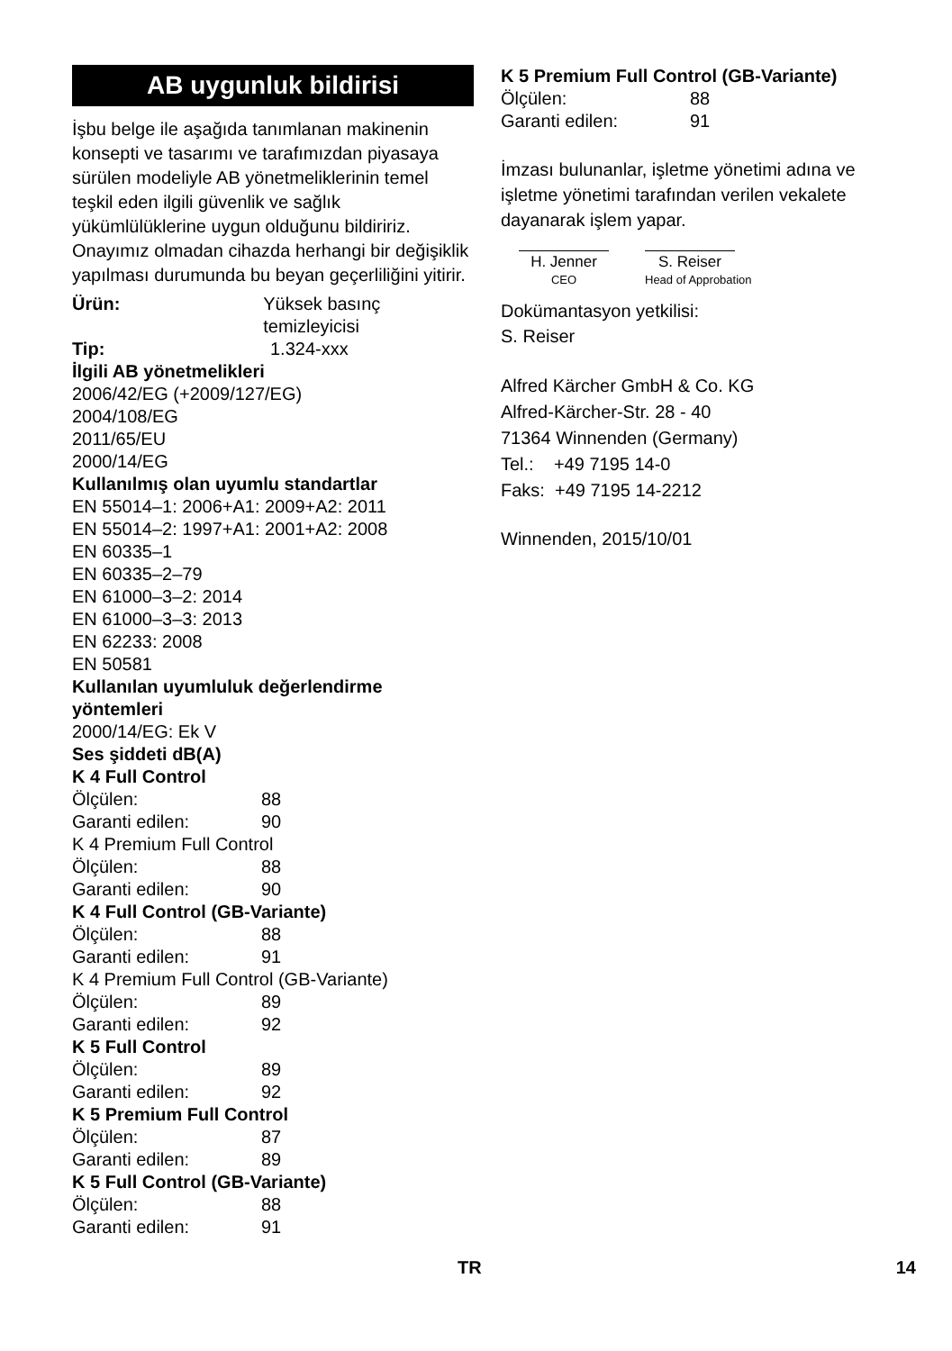AB uygunluk bildirisi
İşbu belge ile aşağıda tanımlanan makinenin konsepti ve tasarımı ve tarafımızdan piyasaya sürülen modeliyle AB yönetmeliklerinin temel teşkil eden ilgili güvenlik ve sağlık yükümlülüklerine uygun olduğunu bildiririz. Onayımız olmadan cihazda herhangi bir değişiklik yapılması durumunda bu beyan geçerliliğini yitirir.
Ürün: Yüksek basınç temizleyicisi
Tip: 1.324-xxx
İlgili AB yönetmelikleri
2006/42/EG (+2009/127/EG)
2004/108/EG
2011/65/EU
2000/14/EG
Kullanılmış olan uyumlu standartlar
EN 55014–1: 2006+A1: 2009+A2: 2011
EN 55014–2: 1997+A1: 2001+A2: 2008
EN 60335–1
EN 60335–2–79
EN 61000–3–2: 2014
EN 61000–3–3: 2013
EN 62233: 2008
EN 50581
Kullanılan uyumluluk değerlendirme yöntemleri
2000/14/EG: Ek V
Ses şiddeti dB(A)
K 4 Full Control
Ölçülen: 88
Garanti edilen: 90
K 4 Premium Full Control
Ölçülen: 88
Garanti edilen: 90
K 4 Full Control (GB-Variante)
Ölçülen: 88
Garanti edilen: 91
K 4 Premium Full Control (GB-Variante)
Ölçülen: 89
Garanti edilen: 92
K 5 Full Control
Ölçülen: 89
Garanti edilen: 92
K 5 Premium Full Control
Ölçülen: 87
Garanti edilen: 89
K 5 Full Control (GB-Variante)
Ölçülen: 88
Garanti edilen: 91
K 5 Premium Full Control (GB-Variante)
Ölçülen: 88
Garanti edilen: 91
İmzası bulunanlar, işletme yönetimi adına ve işletme yönetimi tarafından verilen vekalete dayanarak işlem yapar.
H. Jenner
CEO
S. Reiser
Head of Approbation
Dokümantasyon yetkilisi:
S. Reiser
Alfred Kärcher GmbH & Co. KG
Alfred-Kärcher-Str. 28 - 40
71364 Winnenden (Germany)
Tel.: +49 7195 14-0
Faks: +49 7195 14-2212
Winnenden, 2015/10/01
TR 14